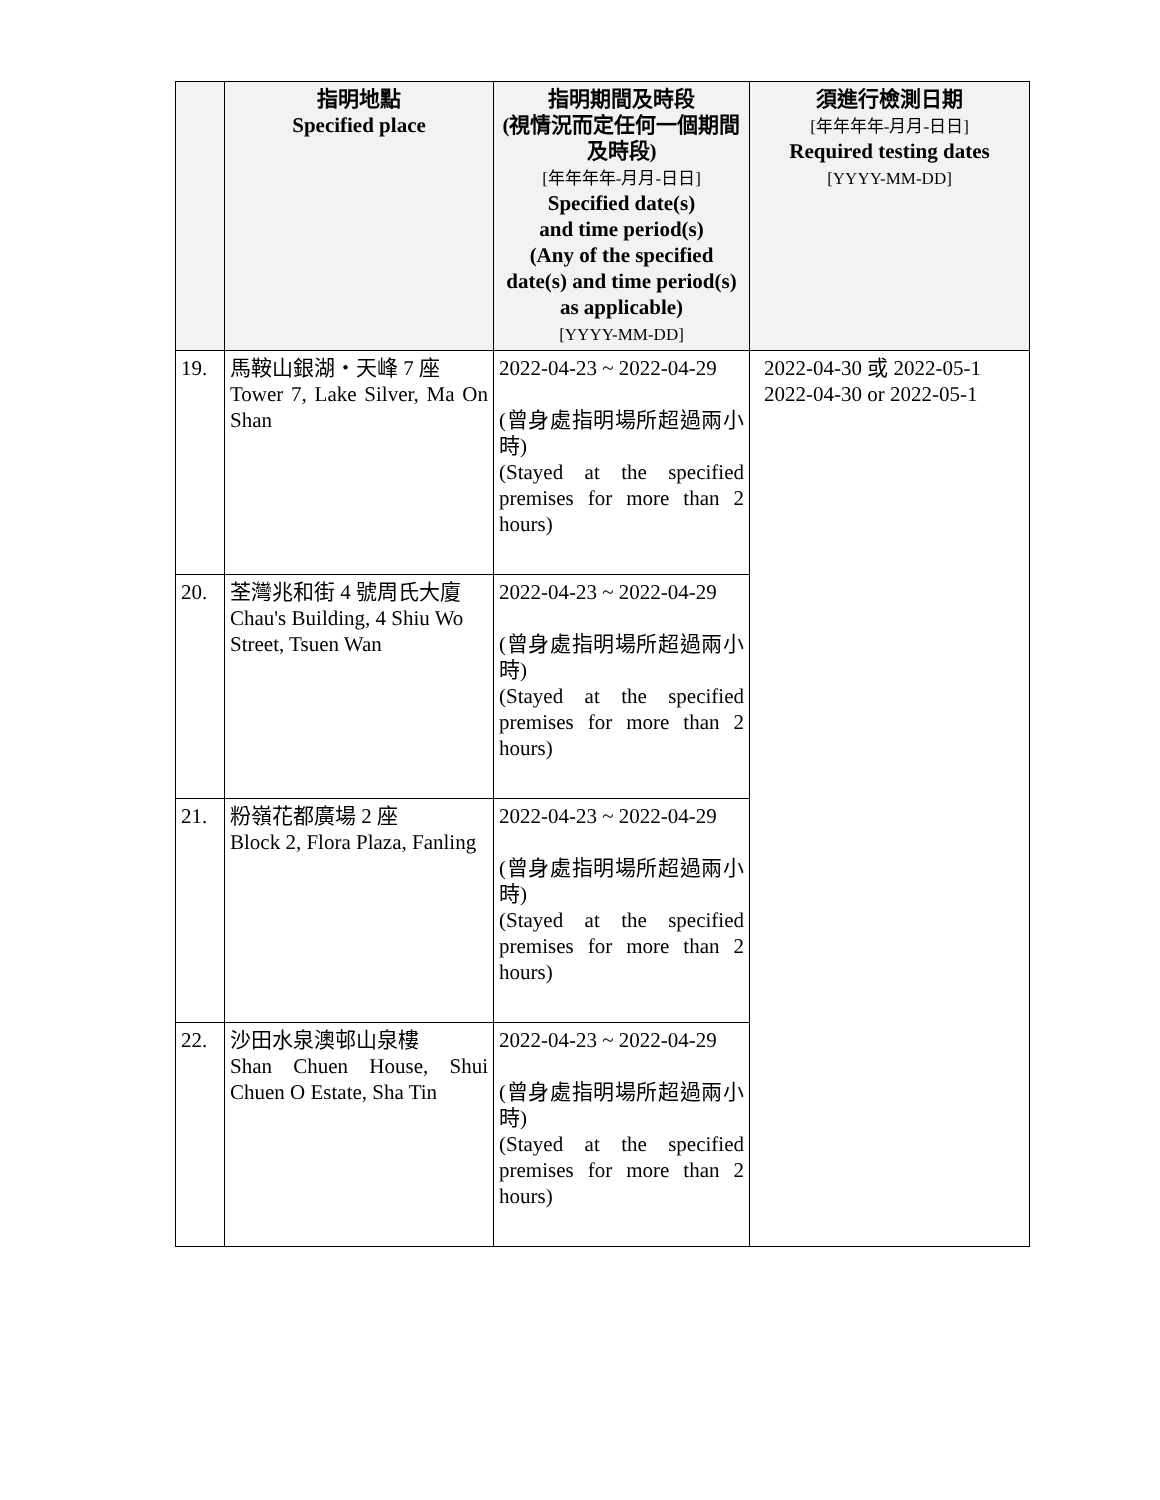| | 指明地點 Specified place | 指明期間及時段 (視情況而定任何一個期間及時段) [年年年年-月月-日日] Specified date(s) and time period(s) (Any of the specified date(s) and time period(s) as applicable) [YYYY-MM-DD] | 須進行檢測日期 [年年年年-月月-日日] Required testing dates [YYYY-MM-DD] |
| --- | --- | --- | --- |
| 19. | 馬鞍山銀湖・天峰 7 座 Tower 7, Lake Silver, Ma On Shan | 2022-04-23 ~ 2022-04-29 (曾身處指明場所超過兩小時) (Stayed at the specified premises for more than 2 hours) | 2022-04-30 或 2022-05-1 2022-04-30 or 2022-05-1 |
| 20. | 荃灣兆和街 4 號周氏大廈 Chau's Building, 4 Shiu Wo Street, Tsuen Wan | 2022-04-23 ~ 2022-04-29 (曾身處指明場所超過兩小時) (Stayed at the specified premises for more than 2 hours) | |
| 21. | 粉嶺花都廣場 2 座 Block 2, Flora Plaza, Fanling | 2022-04-23 ~ 2022-04-29 (曾身處指明場所超過兩小時) (Stayed at the specified premises for more than 2 hours) | |
| 22. | 沙田水泉澳邨山泉樓 Shan Chuen House, Shui Chuen O Estate, Sha Tin | 2022-04-23 ~ 2022-04-29 (曾身處指明場所超過兩小時) (Stayed at the specified premises for more than 2 hours) | |